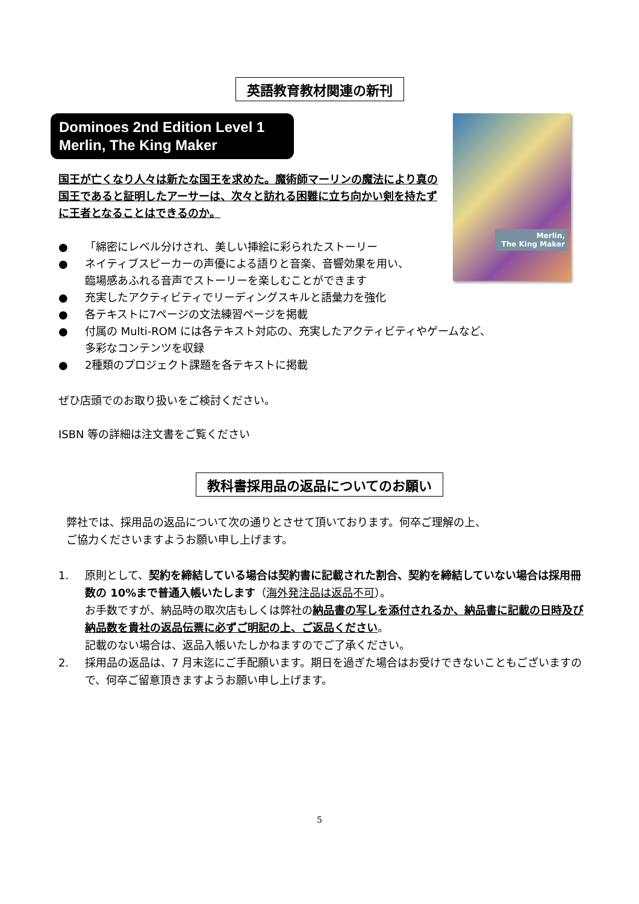英語教育教材関連の新刊
Dominoes 2nd Edition Level 1
Merlin, The King Maker
Merlin,
The King Maker
国王が亡くなり人々は新たな国王を求めた。魔術師マーリンの魔法により真の国王であると証明したアーサーは、次々と訪れる困難に立ち向かい剣を持たずに王者となることはできるのか。
● 「綿密にレベル分けされ、美しい挿絵に彩られたストーリー
● ネイティブスピーカーの声優による語りと音楽、音響効果を用い、
臨場感あふれる音声でストーリーを楽しむことができます
● 充実したアクティビティでリーディングスキルと語彙力を強化
● 各テキストに7ページの文法練習ページを掲載
● 付属の Multi-ROM には各テキスト対応の、充実したアクティビティやゲームなど、
多彩なコンテンツを収録
● 2種類のプロジェクト課題を各テキストに掲載
ぜひ店頭でのお取り扱いをご検討ください。
ISBN 等の詳細は注文書をご覧ください
教科書採用品の返品についてのお願い
弊社では、採用品の返品について次の通りとさせて頂いております。何卒ご理解の上、
ご協力くださいますようお願い申し上げます。
1. 原則として、契約を締結している場合は契約書に記載された割合、契約を締結していない場合は採用冊数の 10%まで普通入帳いたします（海外発注品は返品不可）。
お手数ですが、納品時の取次店もしくは弊社の納品書の写しを添付されるか、納品書に記載の日時及び納品数を貴社の返品伝票に必ずご明記の上、ご返品ください。
記載のない場合は、返品入帳いたしかねますのでご了承ください。
2. 採用品の返品は、7 月末迄にご手配願います。期日を過ぎた場合はお受けできないこともございますので、何卒ご留意頂きますようお願い申し上げます。
5